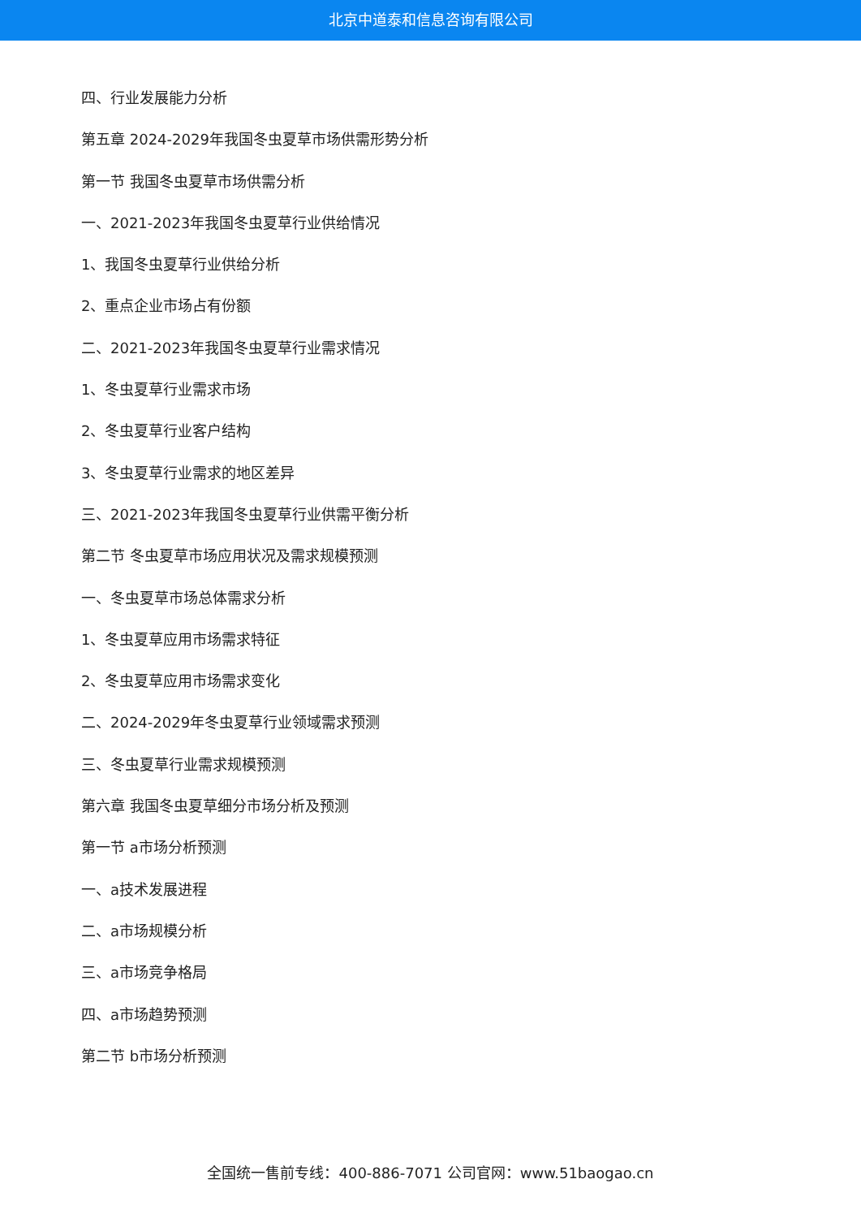北京中道泰和信息咨询有限公司
四、行业发展能力分析
第五章 2024-2029年我国冬虫夏草市场供需形势分析
第一节 我国冬虫夏草市场供需分析
一、2021-2023年我国冬虫夏草行业供给情况
1、我国冬虫夏草行业供给分析
2、重点企业市场占有份额
二、2021-2023年我国冬虫夏草行业需求情况
1、冬虫夏草行业需求市场
2、冬虫夏草行业客户结构
3、冬虫夏草行业需求的地区差异
三、2021-2023年我国冬虫夏草行业供需平衡分析
第二节 冬虫夏草市场应用状况及需求规模预测
一、冬虫夏草市场总体需求分析
1、冬虫夏草应用市场需求特征
2、冬虫夏草应用市场需求变化
二、2024-2029年冬虫夏草行业领域需求预测
三、冬虫夏草行业需求规模预测
第六章 我国冬虫夏草细分市场分析及预测
第一节 a市场分析预测
一、a技术发展进程
二、a市场规模分析
三、a市场竞争格局
四、a市场趋势预测
第二节 b市场分析预测
全国统一售前专线：400-886-7071 公司官网：www.51baogao.cn